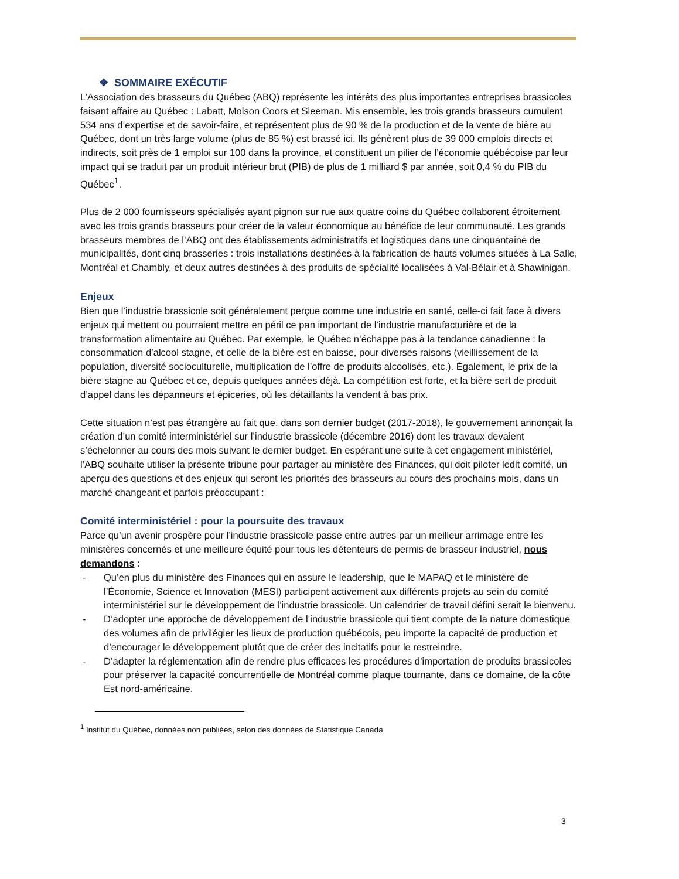❖ SOMMAIRE EXÉCUTIF
L’Association des brasseurs du Québec (ABQ) représente les intérêts des plus importantes entreprises brassicoles faisant affaire au Québec : Labatt, Molson Coors et Sleeman. Mis ensemble, les trois grands brasseurs cumulent 534 ans d’expertise et de savoir-faire, et représentent plus de 90 % de la production et de la vente de bière au Québec, dont un très large volume (plus de 85 %) est brassé ici. Ils génèrent plus de 39 000 emplois directs et indirects, soit près de 1 emploi sur 100 dans la province, et constituent un pilier de l’économie québécoise par leur impact qui se traduit par un produit intérieur brut (PIB) de plus de 1 milliard $ par année, soit 0,4 % du PIB du Québec<sup>1</sup>.
Plus de 2 000 fournisseurs spécialisés ayant pignon sur rue aux quatre coins du Québec collaborent étroitement avec les trois grands brasseurs pour créer de la valeur économique au bénéfice de leur communauté. Les grands brasseurs membres de l’ABQ ont des établissements administratifs et logistiques dans une cinquantaine de municipalités, dont cinq brasseries : trois installations destinées à la fabrication de hauts volumes situées à La Salle, Montréal et Chambly, et deux autres destinées à des produits de spécialité localisées à Val-Bélair et à Shawinigan.
Enjeux
Bien que l’industrie brassicole soit généralement perçue comme une industrie en santé, celle-ci fait face à divers enjeux qui mettent ou pourraient mettre en péril ce pan important de l’industrie manufacturière et de la transformation alimentaire au Québec. Par exemple, le Québec n’échappe pas à la tendance canadienne : la consommation d’alcool stagne, et celle de la bière est en baisse, pour diverses raisons (vieillissement de la population, diversité socioculturelle, multiplication de l’offre de produits alcoolisés, etc.). Également, le prix de la bière stagne au Québec et ce, depuis quelques années déjà. La compétition est forte, et la bière sert de produit d’appel dans les dépanneurs et épiceries, où les détaillants la vendent à bas prix.
Cette situation n’est pas étrangère au fait que, dans son dernier budget (2017-2018), le gouvernement annonçait la création d’un comité interministériel sur l’industrie brassicole (décembre 2016) dont les travaux devaient s’échelonner au cours des mois suivant le dernier budget. En espérant une suite à cet engagement ministériel, l’ABQ souhaite utiliser la présente tribune pour partager au ministère des Finances, qui doit piloter ledit comité, un aperçu des questions et des enjeux qui seront les priorités des brasseurs au cours des prochains mois, dans un marché changeant et parfois préoccupant :
Comité interministériel : pour la poursuite des travaux
Parce qu’un avenir prospère pour l’industrie brassicole passe entre autres par un meilleur arrimage entre les ministères concernés et une meilleure équité pour tous les détenteurs de permis de brasseur industriel, nous demandons :
- Qu’en plus du ministère des Finances qui en assure le leadership, que le MAPAQ et le ministère de l’Économie, Science et Innovation (MESI) participent activement aux différents projets au sein du comité interministériel sur le développement de l’industrie brassicole. Un calendrier de travail défini serait le bienvenu.
- D’adopter une approche de développement de l’industrie brassicole qui tient compte de la nature domestique des volumes afin de privilégier les lieux de production québécois, peu importe la capacité de production et d’encourager le développement plutôt que de créer des incitatifs pour le restreindre.
- D’adapter la réglementation afin de rendre plus efficaces les procédures d’importation de produits brassicoles pour préserver la capacité concurrentielle de Montréal comme plaque tournante, dans ce domaine, de la côte Est nord-américaine.
<sup>1</sup> Institut du Québec, données non publiées, selon des données de Statistique Canada
3